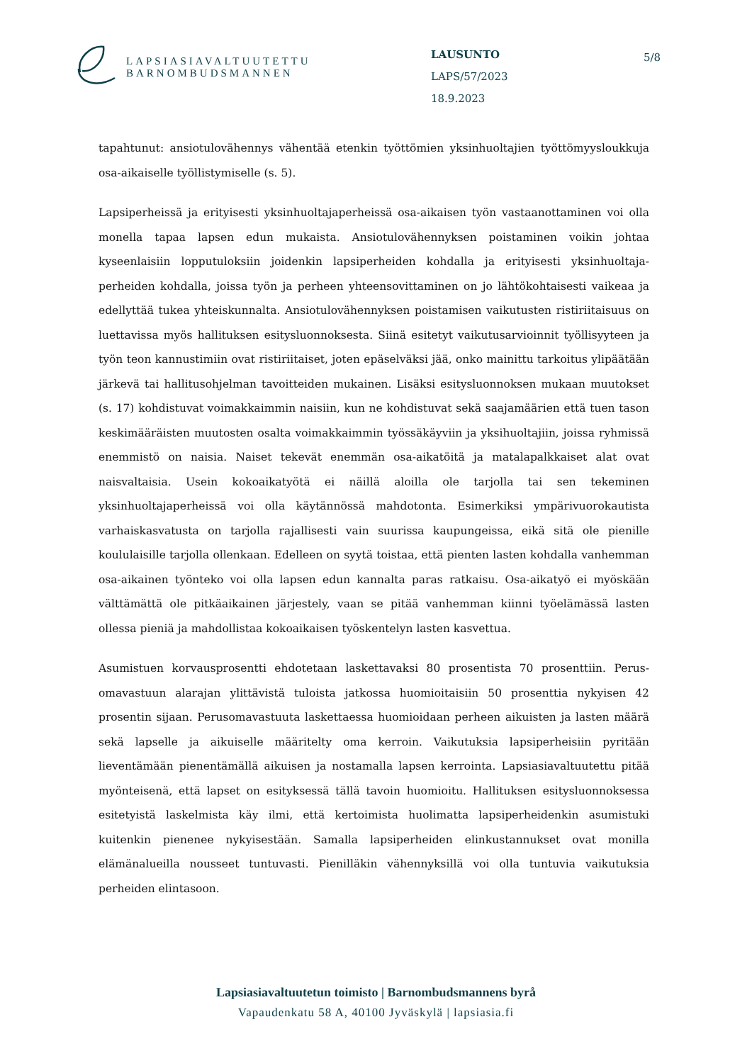LAPSIASIAVALTUUTETTU
BARNOMBUDSMANNEN
LAUSUNTO
LAPS/57/2023
18.9.2023
5/8
tapahtunut: ansiotulovähennys vähentää etenkin työttömien yksinhuoltajien työttömyys­loukkuja osa-aikaiselle työllistymiselle (s. 5).
Lapsiperheissä ja erityisesti yksinhuoltajaperheissä osa-aikaisen työn vastaanottaminen voi olla monella tapaa lapsen edun mukaista. Ansiotulovähennyksen poistaminen voikin johtaa kyseenlaisiin lopputuloksiin joidenkin lapsiperheiden kohdalla ja erityisesti yksinhuoltaja­perheiden kohdalla, joissa työn ja perheen yhteensovittaminen on jo lähtökohtaisesti vaikeaa ja edellyttää tukea yhteiskunnalta. Ansiotulovähennyksen poistamisen vaikutusten ristiriitai­suus on luettavissa myös hallituksen esitysluonnoksesta. Siinä esitetyt vaikutusarvioinnit työllisyyteen ja työn teon kannustimiin ovat ristiriitaiset, joten epäselväksi jää, onko mainittu tarkoitus ylipäätään järkevä tai hallitusohjelman tavoitteiden mukainen. Lisäksi esitysluon­noksen mukaan muutokset (s. 17) kohdistuvat voimakkaimmin naisiin, kun ne kohdistuvat sekä saajamäärien että tuen tason keskimääräisten muutosten osalta voimakkaimmin työs­säkäyviin ja yksihuoltajiin, joissa ryhmissä enemmistö on naisia. Naiset tekevät enemmän osa-aikatöitä ja matalapalkkaiset alat ovat naisvaltaisia. Usein kokoaikatyötä ei näillä aloilla ole tarjolla tai sen tekeminen yksinhuoltajaperheissä voi olla käytännössä mahdotonta. Esi­merkiksi ympärivuorokautista varhaiskasvatusta on tarjolla rajallisesti vain suurissa kau­pungeissa, eikä sitä ole pienille koululaisille tarjolla ollenkaan. Edelleen on syytä toistaa, että pienten lasten kohdalla vanhemman osa-aikainen työnteko voi olla lapsen edun kannalta pa­ras ratkaisu. Osa-aikatyö ei myöskään välttämättä ole pitkäaikainen järjestely, vaan se pitää vanhemman kiinni työelämässä lasten ollessa pieniä ja mahdollistaa kokoaikaisen työsken­telyn lasten kasvettua.
Asumistuen korvausprosentti ehdotetaan laskettavaksi 80 prosentista 70 prosenttiin. Perus­omavastuun alarajan ylittävistä tuloista jatkossa huomioitaisiin 50 prosenttia nykyisen 42 prosentin sijaan. Perusomavastuuta laskettaessa huomioidaan perheen aikuisten ja lasten määrä sekä lapselle ja aikuiselle määritelty oma kerroin. Vaikutuksia lapsiperheisiin pyritään lieventämään pienentämällä aikuisen ja nostamalla lapsen kerrointa. Lapsiasiavaltuutettu pi­tää myönteisenä, että lapset on esityksessä tällä tavoin huomioitu. Hallituksen esitysluonnok­sessa esitetyistä laskelmista käy ilmi, että kertoimista huolimatta lapsiperheidenkin asumis­tuki kuitenkin pienenee nykyisestään. Samalla lapsiperheiden elinkustannukset ovat monilla elämänalueilla nousseet tuntuvasti. Pienilläkin vähennyksillä voi olla tuntuvia vaikutuksia perheiden elintasoon.
Lapsiasiavaltuutetun toimisto | Barnombudsmannens byrå
Vapaudenkatu 58 A, 40100 Jyväskylä | lapsiasia.fi